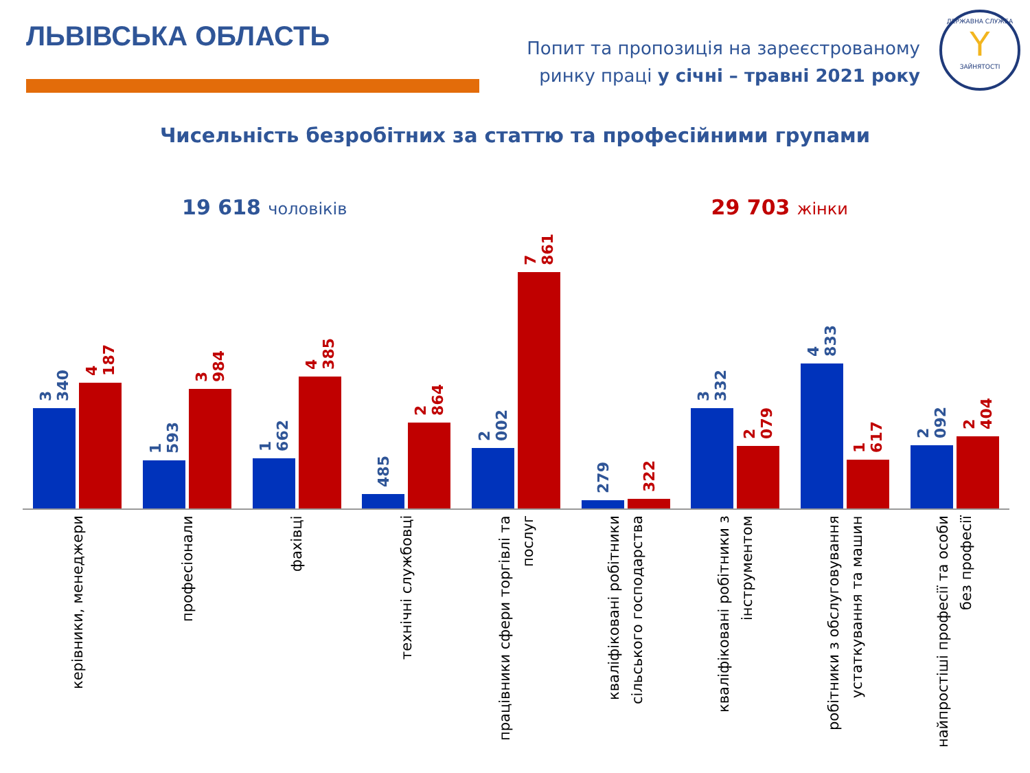ЛЬВІВСЬКА ОБЛАСТЬ
Попит та пропозиція на зареєстрованому
ринку праці у січні – травні 2021 року
ДЕРЖАВНА СЛУЖБА
Y
ЗАЙНЯТОСТІ
Чисельність безробітних за статтю та професійними групами
19 618 чоловіків
29 703 жінки
3 340
4 187
1 593
3 984
1 662
4 385
485
2 864
2 002
7 861
279
322
3 332
2 079
4 833
1 617
2 092
2 404
керівники, менеджери
професіонали
фахівці
технічні службовці
працівники сфери торгівлі та послуг
кваліфіковані робітники сільського господарства
кваліфіковані робітники з інструментом
робітники з обслуговування устаткування та машин
найпростіші професії та особи без професії